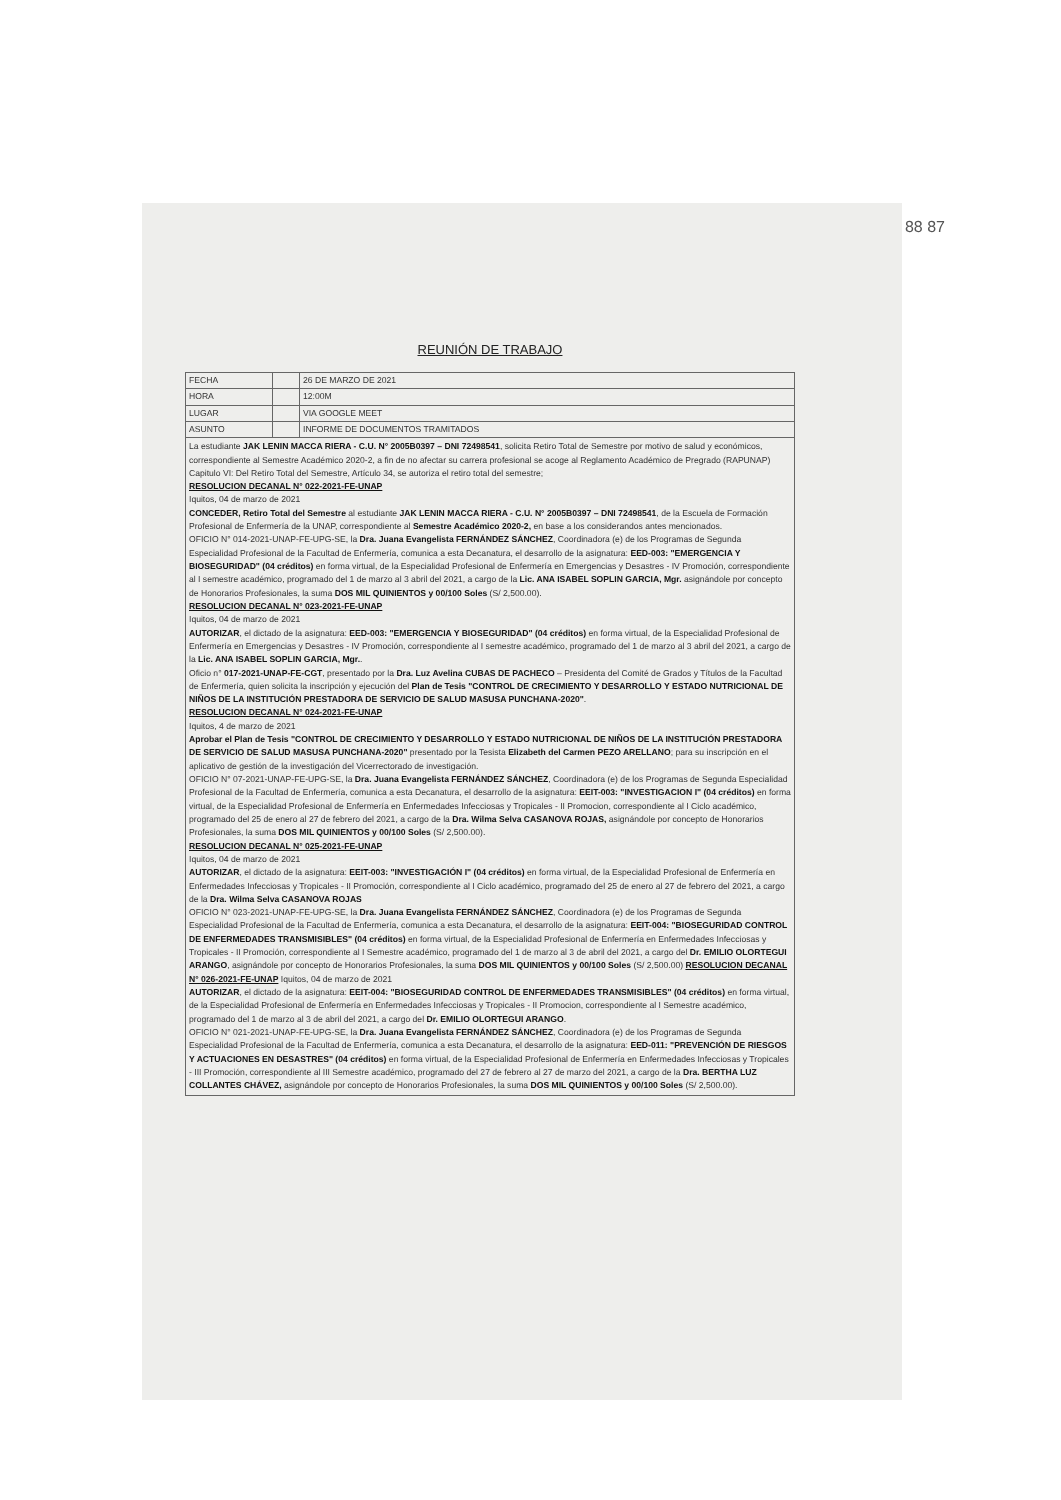88 87
REUNIÓN DE TRABAJO
| FECHA | | 26 DE MARZO DE 2021 |
| HORA | | 12:00M |
| LUGAR | | VIA GOOGLE MEET |
| ASUNTO | | INFORME DE DOCUMENTOS TRAMITADOS |
La estudiante JAK LENIN MACCA RIERA - C.U. N° 2005B0397 – DNI 72498541, solicita Retiro Total de Semestre por motivo de salud y económicos, correspondiente al Semestre Académico 2020-2, a fin de no afectar su carrera profesional se acoge al Reglamento Académico de Pregrado (RAPUNAP) Capitulo VI: Del Retiro Total del Semestre, Artículo 34, se autoriza el retiro total del semestre;
RESOLUCION DECANAL N° 022-2021-FE-UNAP
Iquitos, 04 de marzo de 2021
CONCEDER, Retiro Total del Semestre al estudiante JAK LENIN MACCA RIERA - C.U. N° 2005B0397 – DNI 72498541, de la Escuela de Formación Profesional de Enfermería de la UNAP, correspondiente al Semestre Académico 2020-2, en base a los considerandos antes mencionados.
OFICIO N° 014-2021-UNAP-FE-UPG-SE, la Dra. Juana Evangelista FERNÁNDEZ SÁNCHEZ, Coordinadora (e) de los Programas de Segunda Especialidad Profesional de la Facultad de Enfermería, comunica a esta Decanatura, el desarrollo de la asignatura: EED-003: "EMERGENCIA Y BIOSEGURIDAD" (04 créditos) en forma virtual, de la Especialidad Profesional de Enfermería en Emergencias y Desastres - IV Promoción, correspondiente al I semestre académico, programado del 1 de marzo al 3 abril del 2021, a cargo de la Lic. ANA ISABEL SOPLIN GARCIA, Mgr. asignándole por concepto de Honorarios Profesionales, la suma DOS MIL QUINIENTOS y 00/100 Soles (S/ 2,500.00).
RESOLUCION DECANAL N° 023-2021-FE-UNAP
Iquitos, 04 de marzo de 2021
AUTORIZAR, el dictado de la asignatura: EED-003: "EMERGENCIA Y BIOSEGURIDAD" (04 créditos) en forma virtual, de la Especialidad Profesional de Enfermería en Emergencias y Desastres - IV Promoción, correspondiente al I semestre académico, programado del 1 de marzo al 3 abril del 2021, a cargo de la Lic. ANA ISABEL SOPLIN GARCIA, Mgr..
Oficio n° 017-2021-UNAP-FE-CGT, presentado por la Dra. Luz Avelina CUBAS DE PACHECO – Presidenta del Comité de Grados y Títulos de la Facultad de Enfermería, quien solicita la inscripción y ejecución del Plan de Tesis "CONTROL DE CRECIMIENTO Y DESARROLLO Y ESTADO NUTRICIONAL DE NIÑOS DE LA INSTITUCIÓN PRESTADORA DE SERVICIO DE SALUD MASUSA PUNCHANA-2020".
RESOLUCION DECANAL N° 024-2021-FE-UNAP
Iquitos, 4 de marzo de 2021
Aprobar el Plan de Tesis "CONTROL DE CRECIMIENTO Y DESARROLLO Y ESTADO NUTRICIONAL DE NIÑOS DE LA INSTITUCIÓN PRESTADORA DE SERVICIO DE SALUD MASUSA PUNCHANA-2020" presentado por la Tesista Elizabeth del Carmen PEZO ARELLANO; para su inscripción en el aplicativo de gestión de la investigación del Vicerrectorado de investigación.
OFICIO N° 07-2021-UNAP-FE-UPG-SE, la Dra. Juana Evangelista FERNÁNDEZ SÁNCHEZ, Coordinadora (e) de los Programas de Segunda Especialidad Profesional de la Facultad de Enfermería, comunica a esta Decanatura, el desarrollo de la asignatura: EEIT-003: "INVESTIGACION I" (04 créditos) en forma virtual, de la Especialidad Profesional de Enfermería en Enfermedades Infecciosas y Tropicales - II Promocion, correspondiente al I Ciclo académico, programado del 25 de enero al 27 de febrero del 2021, a cargo de la Dra. Wilma Selva CASANOVA ROJAS, asignándole por concepto de Honorarios Profesionales, la suma DOS MIL QUINIENTOS y 00/100 Soles (S/ 2,500.00).
RESOLUCION DECANAL N° 025-2021-FE-UNAP
Iquitos, 04 de marzo de 2021
AUTORIZAR, el dictado de la asignatura: EEIT-003: "INVESTIGACIÓN I" (04 créditos) en forma virtual, de la Especialidad Profesional de Enfermería en Enfermedades Infecciosas y Tropicales - II Promoción, correspondiente al I Ciclo académico, programado del 25 de enero al 27 de febrero del 2021, a cargo de la Dra. Wilma Selva CASANOVA ROJAS
OFICIO N° 023-2021-UNAP-FE-UPG-SE, la Dra. Juana Evangelista FERNÁNDEZ SÁNCHEZ, Coordinadora (e) de los Programas de Segunda Especialidad Profesional de la Facultad de Enfermería, comunica a esta Decanatura, el desarrollo de la asignatura: EEIT-004: "BIOSEGURIDAD CONTROL DE ENFERMEDADES TRANSMISIBLES" (04 créditos) en forma virtual, de la Especialidad Profesional de Enfermería en Enfermedades Infecciosas y Tropicales - II Promoción, correspondiente al I Semestre académico, programado del 1 de marzo al 3 de abril del 2021, a cargo del Dr. EMILIO OLORTEGUI ARANGO, asignándole por concepto de Honorarios Profesionales, la suma DOS MIL QUINIENTOS y 00/100 Soles (S/ 2,500.00) RESOLUCION DECANAL N° 026-2021-FE-UNAP Iquitos, 04 de marzo de 2021
AUTORIZAR, el dictado de la asignatura: EEIT-004: "BIOSEGURIDAD CONTROL DE ENFERMEDADES TRANSMISIBLES" (04 créditos) en forma virtual, de la Especialidad Profesional de Enfermería en Enfermedades Infecciosas y Tropicales - II Promocion, correspondiente al I Semestre académico, programado del 1 de marzo al 3 de abril del 2021, a cargo del Dr. EMILIO OLORTEGUI ARANGO.
OFICIO N° 021-2021-UNAP-FE-UPG-SE, la Dra. Juana Evangelista FERNÁNDEZ SÁNCHEZ, Coordinadora (e) de los Programas de Segunda Especialidad Profesional de la Facultad de Enfermería, comunica a esta Decanatura, el desarrollo de la asignatura: EED-011: "PREVENCIÓN DE RIESGOS Y ACTUACIONES EN DESASTRES" (04 créditos) en forma virtual, de la Especialidad Profesional de Enfermería en Enfermedades Infecciosas y Tropicales - III Promoción, correspondiente al III Semestre académico, programado del 27 de febrero al 27 de marzo del 2021, a cargo de la Dra. BERTHA LUZ COLLANTES CHÁVEZ, asignándole por concepto de Honorarios Profesionales, la suma DOS MIL QUINIENTOS y 00/100 Soles (S/ 2,500.00).